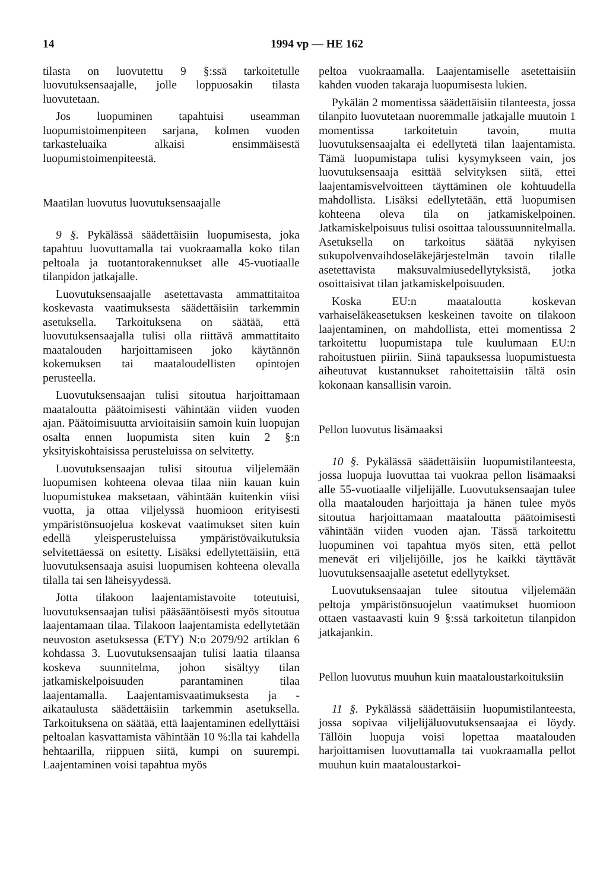14 1994 vp — HE 162
tilasta on luovutettu 9 §:ssä tarkoitetulle luovutuksensaajalle, jolle loppuosakin tilasta luovutetaan.
Jos luopuminen tapahtuisi useamman luopumistoimenpiteen sarjana, kolmen vuoden tarkasteluaika alkaisi ensimmäisestä luopumistoimenpiteestä.
Maatilan luovutus luovutuksensaajalle
9 §. Pykälässä säädettäisiin luopumisesta, joka tapahtuu luovuttamalla tai vuokraamalla koko tilan peltoala ja tuotantorakennukset alle 45-vuotiaalle tilanpidon jatkajalle.
Luovutuksensaajalle asetettavasta ammattitaitoa koskevasta vaatimuksesta säädettäisiin tarkemmin asetuksella. Tarkoituksena on säätää, että luovutuksensaajalla tulisi olla riittävä ammattitaito maatalouden harjoittamiseen joko käytännön kokemuksen tai maataloudellisten opintojen perusteella.
Luovutuksensaajan tulisi sitoutua harjoittamaan maataloutta päätoimisesti vähintään viiden vuoden ajan. Päätoimisuutta arvioitaisiin samoin kuin luopujan osalta ennen luopumista siten kuin 2 §:n yksityiskohtaisissa perusteluissa on selvitetty.
Luovutuksensaajan tulisi sitoutua viljelemään luopumisen kohteena olevaa tilaa niin kauan kuin luopumistukea maksetaan, vähintään kuitenkin viisi vuotta, ja ottaa viljelyssä huomioon erityisesti ympäristönsuojelua koskevat vaatimukset siten kuin edellä yleisperusteluissa ympäristövaikutuksia selvitettäessä on esitetty. Lisäksi edellytettäisiin, että luovutuksensaaja asuisi luopumisen kohteena olevalla tilalla tai sen läheisyydessä.
Jotta tilakoon laajentamistavoite toteutuisi, luovutuksensaajan tulisi pääsääntöisesti myös sitoutua laajentamaan tilaa. Tilakoon laajentamista edellytetään neuvoston asetuksessa (ETY) N:o 2079/92 artiklan 6 kohdassa 3. Luovutuksensaajan tulisi laatia tilaansa koskeva suunnitelma, johon sisältyy tilan jatkamiskelpoisuuden parantaminen tilaa laajentamalla. Laajentamisvaatimuksesta ja -aikataulusta säädettäisiin tarkemmin asetuksella. Tarkoituksena on säätää, että laajentaminen edellyttäisi peltoalan kasvattamista vähintään 10 %:lla tai kahdella hehtaarilla, riippuen siitä, kumpi on suurempi. Laajentaminen voisi tapahtua myös
peltoa vuokraamalla. Laajentamiselle asetettaisiin kahden vuoden takaraja luopumisesta lukien.
Pykälän 2 momentissa säädettäisiin tilanteesta, jossa tilanpito luovutetaan nuoremmalle jatkajalle muutoin 1 momentissa tarkoitetuin tavoin, mutta luovutuksensaajalta ei edellytetä tilan laajentamista. Tämä luopumistapa tulisi kysymykseen vain, jos luovutuksensaaja esittää selvityksen siitä, ettei laajentamisvelvoitteen täyttäminen ole kohtuudella mahdollista. Lisäksi edellytetään, että luopumisen kohteena oleva tila on jatkamiskelpoinen. Jatkamiskelpoisuus tulisi osoittaa taloussuunnitelmalla. Asetuksella on tarkoitus säätää nykyisen sukupolvenvaihdoseläkejärjestelmän tavoin tilalle asetettavista maksuvalmiusedellytyksistä, jotka osoittaisivat tilan jatkamiskelpoisuuden.
Koska EU:n maataloutta koskevan varhaiseläkeasetuksen keskeinen tavoite on tilakoon laajentaminen, on mahdollista, ettei momentissa 2 tarkoitettu luopumistapa tule kuulumaan EU:n rahoitustuen piiriin. Siinä tapauksessa luopumistuesta aiheutuvat kustannukset rahoitettaisiin tältä osin kokonaan kansallisin varoin.
Pellon luovutus lisämaaksi
10 §. Pykälässä säädettäisiin luopumistilanteesta, jossa luopuja luovuttaa tai vuokraa pellon lisämaaksi alle 55-vuotiaalle viljelijälle. Luovutuksensaajan tulee olla maatalouden harjoittaja ja hänen tulee myös sitoutua harjoittamaan maataloutta päätoimisesti vähintään viiden vuoden ajan. Tässä tarkoitettu luopuminen voi tapahtua myös siten, että pellot menevät eri viljelijöille, jos he kaikki täyttävät luovutuksensaajalle asetetut edellytykset.
Luovutuksensaajan tulee sitoutua viljelemään peltoja ympäristönsuojelun vaatimukset huomioon ottaen vastaavasti kuin 9 §:ssä tarkoitetun tilanpidon jatkajankin.
Pellon luovutus muuhun kuin maataloustarkoituksiin
11 §. Pykälässä säädettäisiin luopumistilanteesta, jossa sopivaa viljelijäluovutuksensaajaa ei löydy. Tällöin luopuja voisi lopettaa maatalouden harjoittamisen luovuttamalla tai vuokraamalla pellot muuhun kuin maataloustarkoi-